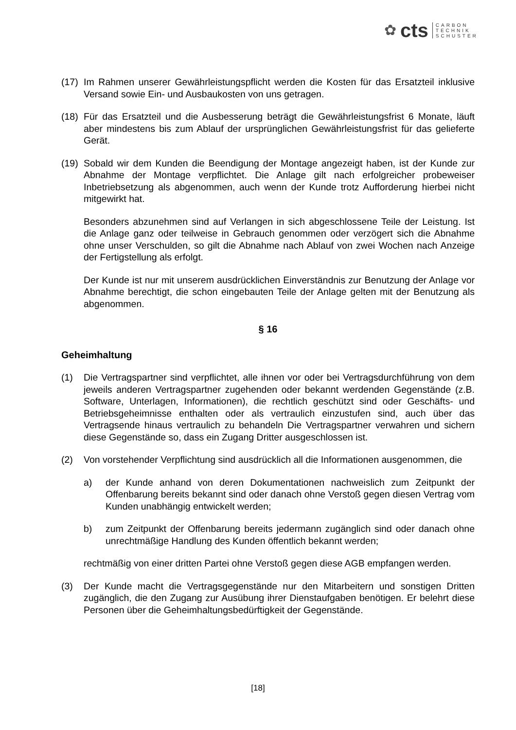✿ cts CARBON
TECHNIK
SCHUSTER
(17)
Im Rahmen unserer Gewährleistungspflicht werden die Kosten für das Ersatzteil inklusive Versand sowie Ein- und Ausbaukosten von uns getragen.
(18)
Für das Ersatzteil und die Ausbesserung beträgt die Gewährleistungsfrist 6 Monate, läuft aber mindestens bis zum Ablauf der ursprünglichen Gewährleistungsfrist für das gelieferte Gerät.
(19)
Sobald wir dem Kunden die Beendigung der Montage angezeigt haben, ist der Kunde zur Abnahme der Montage verpflichtet. Die Anlage gilt nach erfolgreicher probeweiser Inbetriebsetzung als abgenommen, auch wenn der Kunde trotz Aufforderung hierbei nicht mitgewirkt hat.
Besonders abzunehmen sind auf Verlangen in sich abgeschlossene Teile der Leistung. Ist die Anlage ganz oder teilweise in Gebrauch genommen oder verzögert sich die Abnahme ohne unser Verschulden, so gilt die Abnahme nach Ablauf von zwei Wochen nach Anzeige der Fertigstellung als erfolgt.
Der Kunde ist nur mit unserem ausdrücklichen Einverständnis zur Benutzung der Anlage vor Abnahme berechtigt, die schon eingebauten Teile der Anlage gelten mit der Benutzung als abgenommen.
§ 16
Geheimhaltung
(1) Die Vertragspartner sind verpflichtet, alle ihnen vor oder bei Vertragsdurchführung von dem jeweils anderen Vertragspartner zugehenden oder bekannt werdenden Gegenstände (z.B. Software, Unterlagen, Informationen), die rechtlich geschützt sind oder Geschäfts- und Betriebsgeheimnisse enthalten oder als vertraulich einzustufen sind, auch über das Vertragsende hinaus vertraulich zu behandeln Die Vertragspartner verwahren und sichern diese Gegenstände so, dass ein Zugang Dritter ausgeschlossen ist.
(2) Von vorstehender Verpflichtung sind ausdrücklich all die Informationen ausgenommen, die
a) der Kunde anhand von deren Dokumentationen nachweislich zum Zeitpunkt der Offenbarung bereits bekannt sind oder danach ohne Verstoß gegen diesen Vertrag vom Kunden unabhängig entwickelt werden;
b) zum Zeitpunkt der Offenbarung bereits jedermann zugänglich sind oder danach ohne unrechtmäßige Handlung des Kunden öffentlich bekannt werden;
rechtmäßig von einer dritten Partei ohne Verstoß gegen diese AGB empfangen werden.
(3) Der Kunde macht die Vertragsgegenstände nur den Mitarbeitern und sonstigen Dritten zugänglich, die den Zugang zur Ausübung ihrer Dienstaufgaben benötigen. Er belehrt diese Personen über die Geheimhaltungsbedürftigkeit der Gegenstände.
[18]